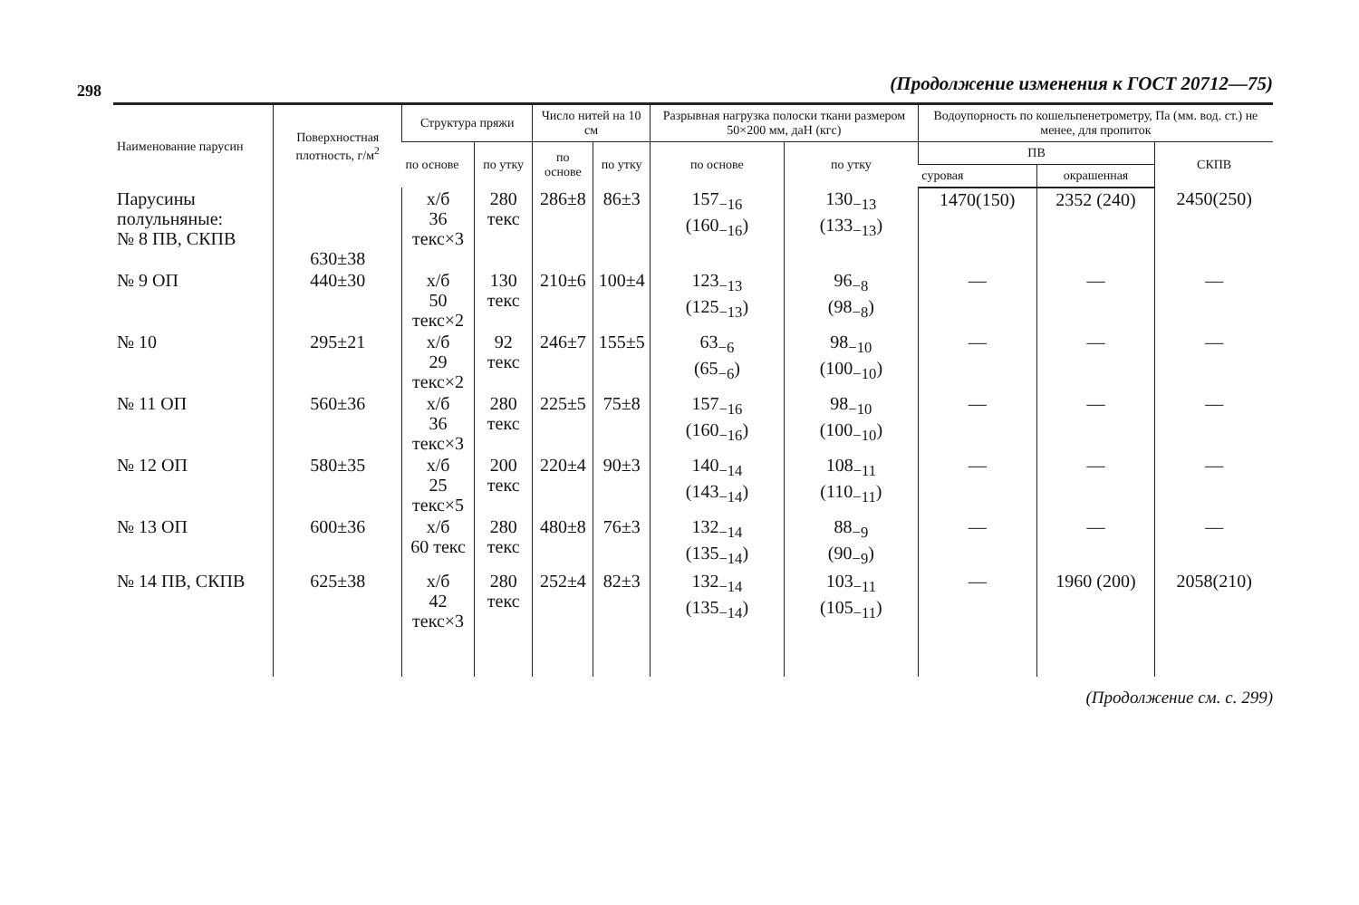298
(Продолжение изменения к ГОСТ 20712—75)
| Наименование парусин | Поверх­ностная плотность, г/м<sup>2</sup> | Структура пряжи | | Число нитей на 10 см | | Разрывная нагрузка полоски ткани размером 50×200 мм, даН (кгс) | | Водоупорность по кошельпенетрометру, Па (мм. вод. ст.) не менее, для пропиток | | |
| --- | --- | --- | --- | --- | --- | --- | --- | --- | --- | --- |
| | | по основе | по утку | по основе | по утку | по основе | по утку | ПВ | | СКПВ |
| | | | | | | | | суровая | окрашенная | |
| Парусины полульняные: № 8 ПВ, СКПВ | 630±38 | х/б 36 текс×3 | 280 текс | 286±8 | 86±3 | 157<sub>−16</sub> (160<sub>−16</sub>) | 130<sub>−13</sub> (133<sub>−13</sub>) | 1470(150) | 2352 (240) | 2450(250) |
| № 9 ОП | 440±30 | х/б 50 текс×2 | 130 текс | 210±6 | 100±4 | 123<sub>−13</sub> (125<sub>−13</sub>) | 96<sub>−8</sub> (98<sub>−8</sub>) | — | — | — |
| № 10 | 295±21 | х/б 29 текс×2 | 92 текс | 246±7 | 155±5 | 63<sub>−6</sub> (65<sub>−6</sub>) | 98<sub>−10</sub> (100<sub>−10</sub>) | — | — | — |
| № 11 ОП | 560±36 | х/б 36 текс×3 | 280 текс | 225±5 | 75±8 | 157<sub>−16</sub> (160<sub>−16</sub>) | 98<sub>−10</sub> (100<sub>−10</sub>) | — | — | — |
| № 12 ОП | 580±35 | х/б 25 текс×5 | 200 текс | 220±4 | 90±3 | 140<sub>−14</sub> (143<sub>−14</sub>) | 108<sub>−11</sub> (110<sub>−11</sub>) | — | — | — |
| № 13 ОП | 600±36 | х/б 60 текс | 280 текс | 480±8 | 76±3 | 132<sub>−14</sub> (135<sub>−14</sub>) | 88<sub>−9</sub> (90<sub>−9</sub>) | — | — | — |
| № 14 ПВ, СКПВ | 625±38 | х/б 42 текс×3 | 280 текс | 252±4 | 82±3 | 132<sub>−14</sub> (135<sub>−14</sub>) | 103<sub>−11</sub> (105<sub>−11</sub>) | — | 1960 (200) | 2058(210) |
(Продолжение см. с. 299)